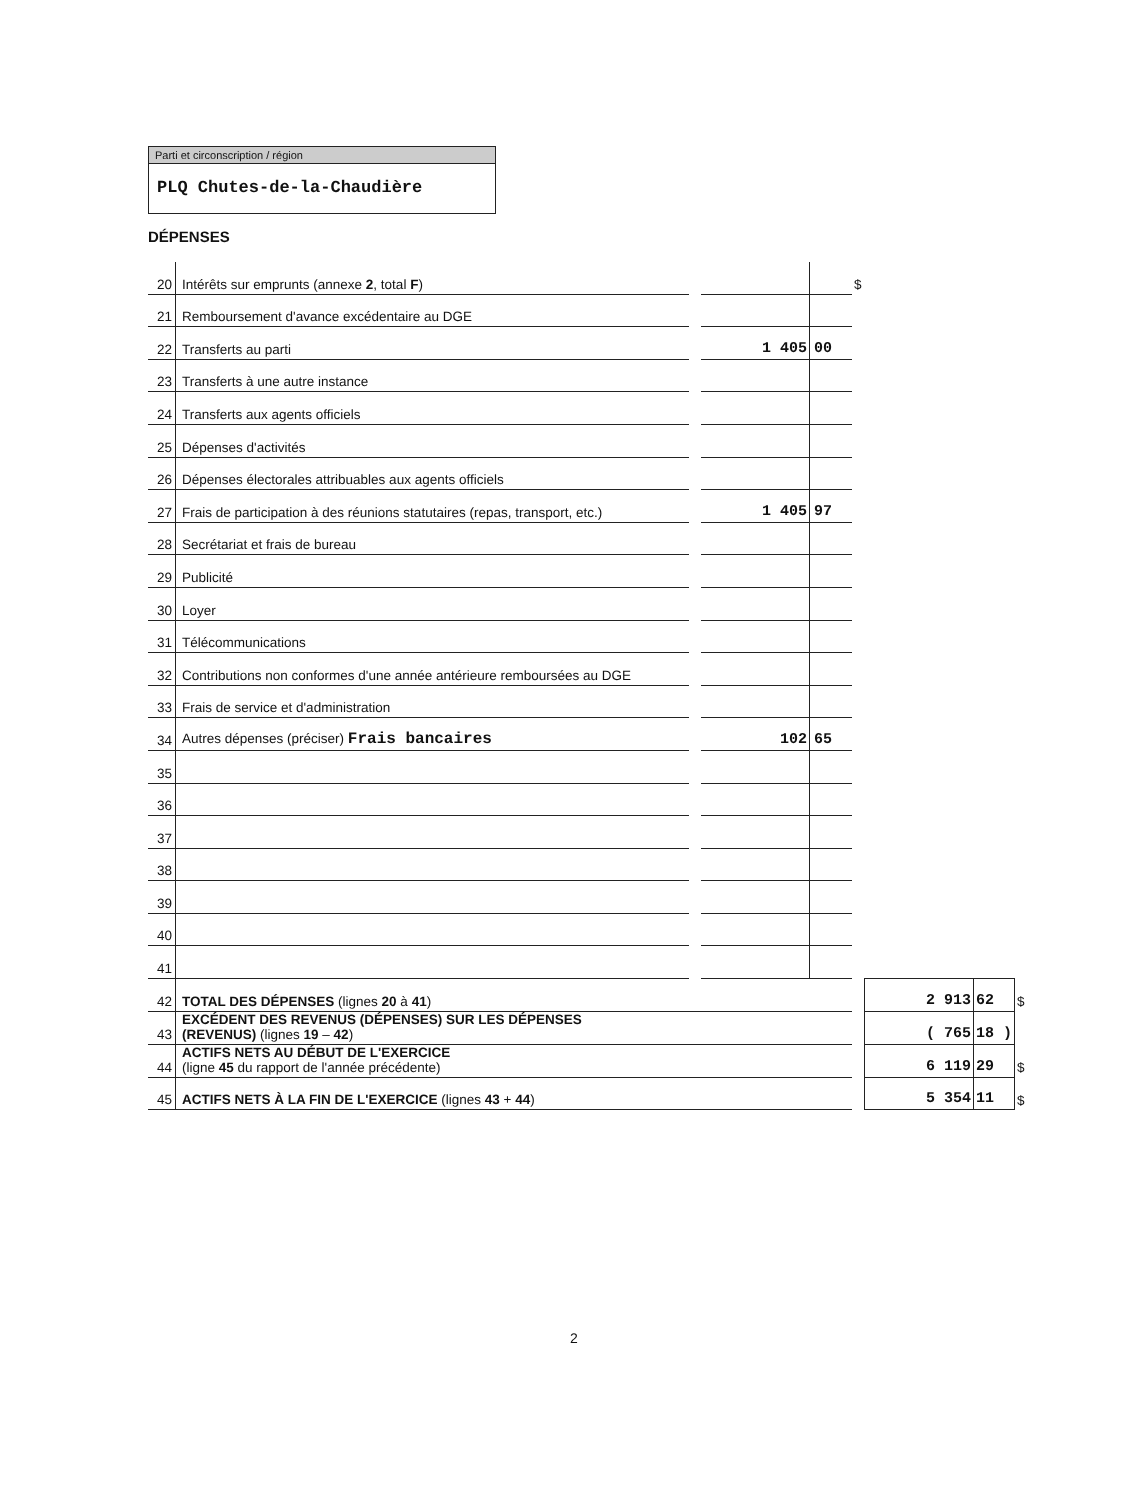Parti et circonscription / région
PLQ Chutes-de-la-Chaudière
DÉPENSES
| 20 | Intérêts sur emprunts (annexe 2 , total F ) | | | | $ | | | |
| 21 | Remboursement d'avance excédentaire au DGE | | | | | | | |
| 22 | Transferts au parti | | 1 405 | 00 | | | | |
| 23 | Transferts à une autre instance | | | | | | | |
| 24 | Transferts aux agents officiels | | | | | | | |
| 25 | Dépenses d'activités | | | | | | | |
| 26 | Dépenses électorales attribuables aux agents officiels | | | | | | | |
| 27 | Frais de participation à des réunions statutaires (repas, transport, etc.) | | 1 405 | 97 | | | | |
| 28 | Secrétariat et frais de bureau | | | | | | | |
| 29 | Publicité | | | | | | | |
| 30 | Loyer | | | | | | | |
| 31 | Télécommunications | | | | | | | |
| 32 | Contributions non conformes d'une année antérieure remboursées au DGE | | | | | | | |
| 33 | Frais de service et d'administration | | | | | | | |
| 34 | Autres dépenses (préciser) Frais bancaires | | 102 | 65 | | | | |
| 35 | | | | | | | | |
| 36 | | | | | | | | |
| 37 | | | | | | | | |
| 38 | | | | | | | | |
| 39 | | | | | | | | |
| 40 | | | | | | | | |
| 41 | | | | | | | | |
| 42 | TOTAL DES DÉPENSES (lignes 20 à 41 ) | | | | | 2 913 | 62 | $ |
| 43 | EXCÉDENT DES REVENUS (DÉPENSES) SUR LES DÉPENSES (REVENUS) (lignes 19 – 42 ) | | | | | ( 765 | 18 ) | |
| 44 | ACTIFS NETS AU DÉBUT DE L'EXERCICE (ligne 45 du rapport de l'année précédente) | | | | | 6 119 | 29 | $ |
| 45 | ACTIFS NETS À LA FIN DE L'EXERCICE (lignes 43 + 44 ) | | | | | 5 354 | 11 | $ |
2